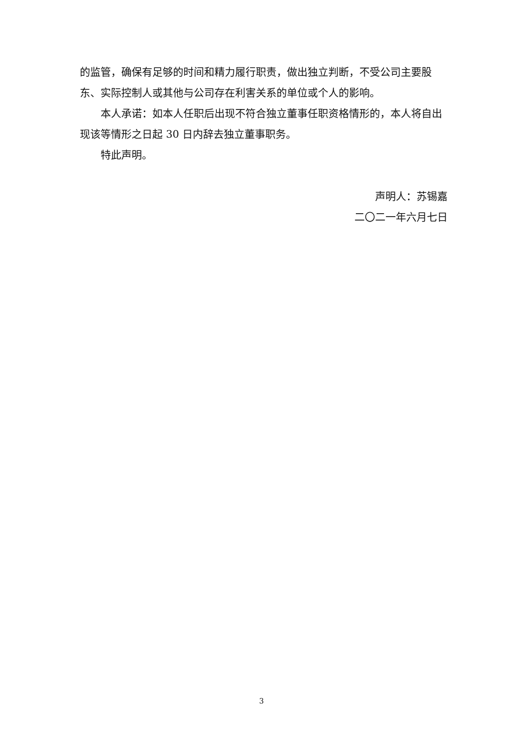的监管，确保有足够的时间和精力履行职责，做出独立判断，不受公司主要股东、实际控制人或其他与公司存在利害关系的单位或个人的影响。
本人承诺：如本人任职后出现不符合独立董事任职资格情形的，本人将自出现该等情形之日起 30 日内辞去独立董事职务。
特此声明。
声明人：苏锡嘉
二〇二一年六月七日
3